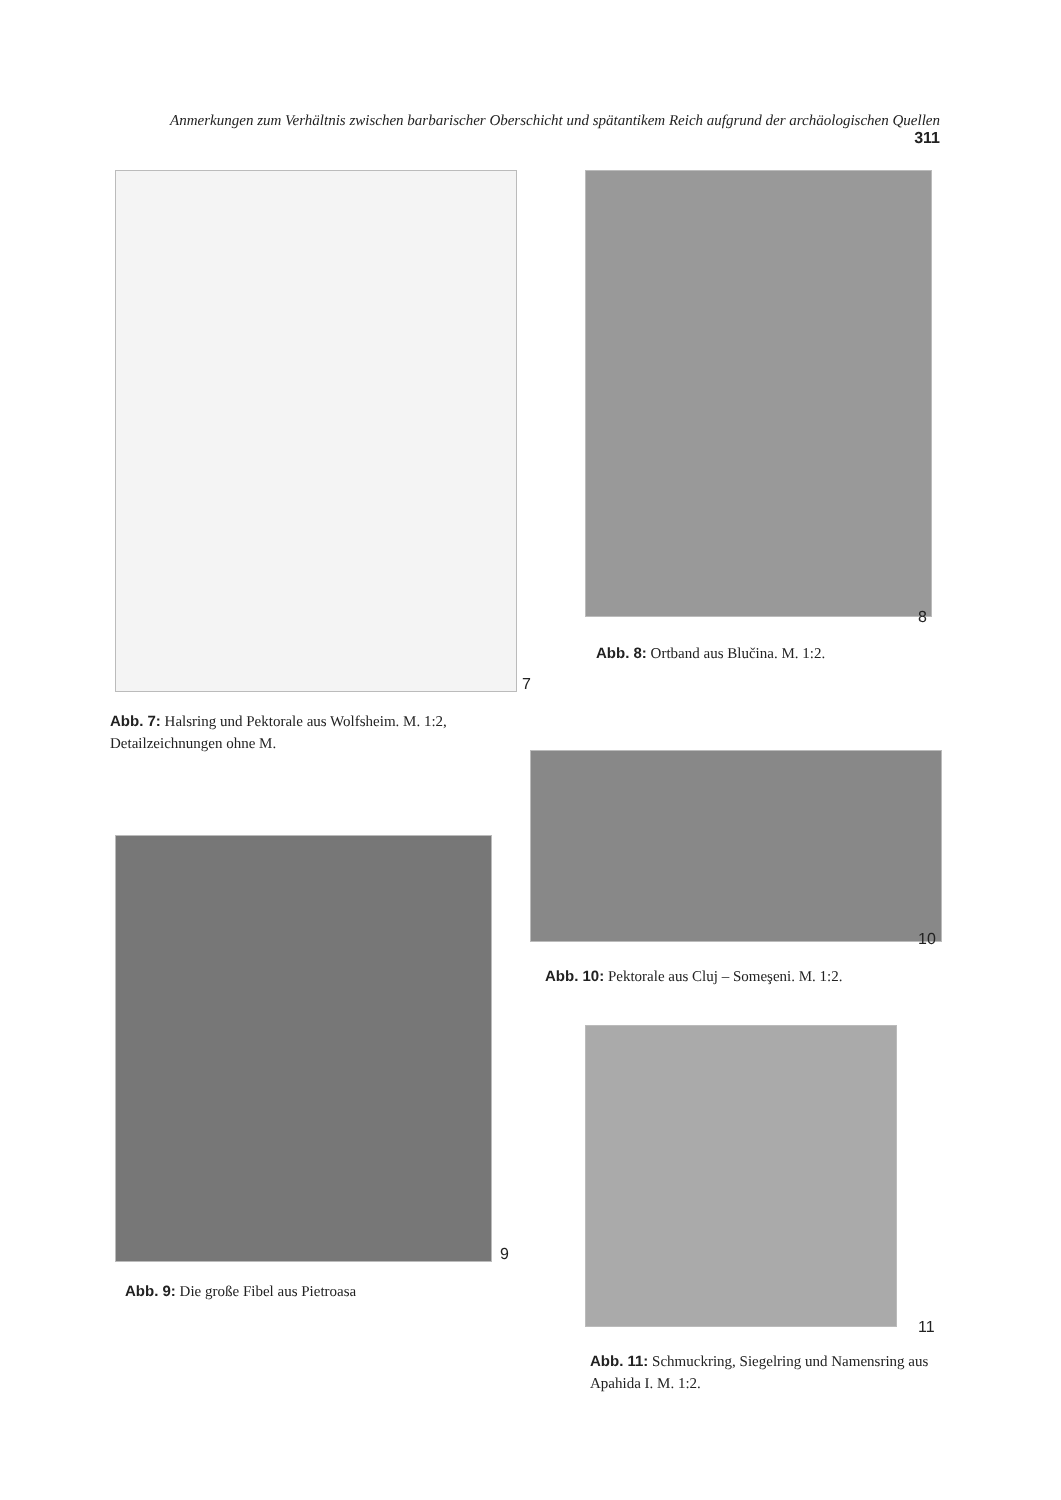Anmerkungen zum Verhältnis zwischen barbarischer Oberschicht und spätantikem Reich aufgrund der archäologischen Quellen 311
7
Abb. 7: Halsring und Pektorale aus Wolfsheim. M. 1:2, Detailzeichnungen ohne M.
8
Abb. 8: Ortband aus Blučina. M. 1:2.
10
Abb. 10: Pektorale aus Cluj – Someşeni. M. 1:2.
9
Abb. 9: Die große Fibel aus Pietroasa
11
Abb. 11: Schmuckring, Siegelring und Namensring aus Apahida I. M. 1:2.